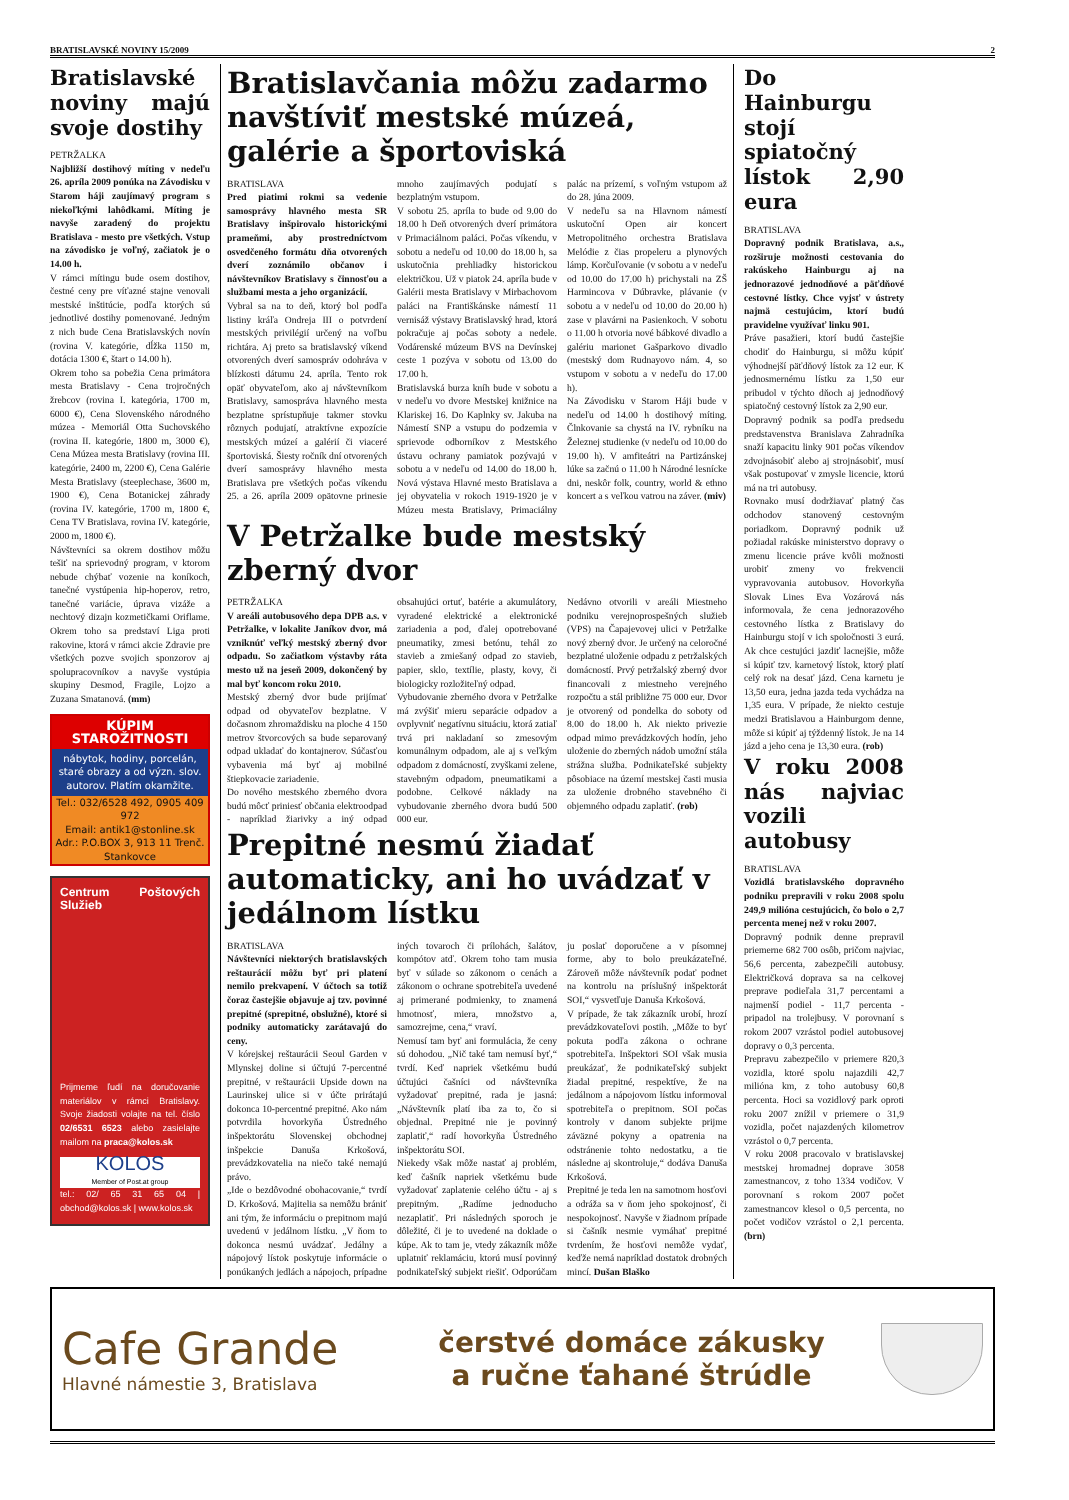BRATISLAVSKÉ NOVINY 15/2009 2
Bratislavské noviny majú svoje dostihy
PETRŽALKA
Najbližší dostihový míting v nedeľu 26. apríla 2009 ponúka na Závodisku v Starom háji zaujímavý program s niekoľkými lahôdkami. Míting je navyše zaradený do projektu Bratislava - mesto pre všetkých. Vstup na závodisko je voľný, začiatok je o 14.00 h.
V rámci mítingu bude osem dostihov, čestné ceny pre víťazné stajne venovali mestské inštitúcie, podľa ktorých sú jednotlivé dostihy pomenované. Jedným z nich bude Cena Bratislavských novín (rovina V. kategórie, dĺžka 1150 m, dotácia 1300 €, štart o 14.00 h).
Okrem toho sa pobežia Cena primátora mesta Bratislavy - Cena trojročných žrebcov (rovina I. kategória, 1700 m, 6000 €), Cena Slovenského národného múzea - Memoriál Otta Suchovského (rovina II. kategórie, 1800 m, 3000 €), Cena Múzea mesta Bratislavy (rovina III. kategórie, 2400 m, 2200 €), Cena Galérie Mesta Bratislavy (steeplechase, 3600 m, 1900 €), Cena Botanickej záhrady (rovina IV. kategórie, 1700 m, 1800 €, Cena TV Bratislava, rovina IV. kategórie, 2000 m, 1800 €).
Návštevníci sa okrem dostihov môžu tešiť na sprievodný program, v ktorom nebude chýbať vozenie na koníkoch, tanečné vystúpenia hip-hoperov, retro, tanečné variácie, úprava vizáže a nechtový dizajn kozmetičkami Oriflame. Okrem toho sa predstaví Liga proti rakovine, ktorá v rámci akcie Zdravie pre všetkých pozve svojich sponzorov aj spolupracovníkov a navyše vystúpia skupiny Desmod, Fragile, Lojzo a Zuzana Smatanová. (mm)
KÚPIM STAROŽITNOSTI
nábytok, hodiny, porcelán, staré obrazy a od význ. slov. autorov. Platím okamžite.
Tel.: 032/6528 492, 0905 409 972
Email: antik1@stonline.sk
Adr.: P.O.BOX 3, 913 11 Trenč. Stankovce
Centrum Poštových Služieb
Prijmeme ľudí na doručovanie materiálov v rámci Bratislavy. Svoje žiadosti volajte na tel. číslo 02/6531 6523 alebo zasielajte mailom na praca@kolos.sk
KOLOS
Member of Post.at group
tel.: 02/ 65 31 65 04 | obchod@kolos.sk | www.kolos.sk
Bratislavčania môžu zadarmo navštíviť mestské múzeá, galérie a športoviská
BRATISLAVA
Pred piatimi rokmi sa vedenie samosprávy hlavného mesta SR Bratislavy inšpirovalo historickými prameňmi, aby prostredníctvom osvedčeného formátu dňa otvorených dverí zoznámilo občanov i návštevníkov Bratislavy s činnosťou a službami mesta a jeho organizácií.
Vybral sa na to deň, ktorý bol podľa listiny kráľa Ondreja III o potvrdení mestských privilégií určený na voľbu richtára. Aj preto sa bratislavský víkend otvorených dverí samospráv odohráva v blízkosti dátumu 24. apríla. Tento rok opäť obyvateľom, ako aj návštevníkom Bratislavy, samospráva hlavného mesta bezplatne sprístupňuje takmer stovku rôznych podujatí, atraktívne expozície mestských múzeí a galérií či viaceré športoviská. Šiesty ročník dní otvorených dverí samosprávy hlavného mesta Bratislava pre všetkých počas víkendu 25. a 26. apríla 2009 opätovne prinesie mnoho zaujímavých podujatí s bezplatným vstupom.
V sobotu 25. apríla to bude od 9.00 do 18.00 h Deň otvorených dverí primátora v Primaciálnom paláci. Počas víkendu, v sobotu a nedeľu od 10.00 do 18.00 h, sa uskutočnia prehliadky historickou električkou. Už v piatok 24. apríla bude v Galérii mesta Bratislavy v Mirbachovom paláci na Františkánske námestí 11 vernisáž výstavy Bratislavský hrad, ktorá pokračuje aj počas soboty a nedele. Vodárenské múzeum BVS na Devínskej ceste 1 pozýva v sobotu od 13.00 do 17.00 h.
Bratislavská burza kníh bude v sobotu a v nedeľu vo dvore Mestskej knižnice na Klariskej 16. Do Kaplnky sv. Jakuba na Námestí SNP a vstupu do podzemia v sprievode odborníkov z Mestského ústavu ochrany pamiatok pozývajú v sobotu a v nedeľu od 14.00 do 18.00 h. Nová výstava Hlavné mesto Bratislava a jej obyvatelia v rokoch 1919-1920 je v Múzeu mesta Bratislavy, Primaciálny palác na prízemí, s voľným vstupom až do 28. júna 2009.
V nedeľu sa na Hlavnom námestí uskutoční Open air koncert Metropolitného orchestra Bratislava Melódie z čias propeleru a plynových lámp. Korčuľovanie (v sobotu a v nedeľu od 10.00 do 17.00 h) prichystali na ZŠ Harmincova v Dúbravke, plávanie (v sobotu a v nedeľu od 10.00 do 20.00 h) zase v plavárni na Pasienkoch. V sobotu o 11.00 h otvoria nové bábkové divadlo a galériu marionet Gašparkovo divadlo (mestský dom Rudnayovo nám. 4, so vstupom v sobotu a v nedeľu do 17.00 h).
Na Závodisku v Starom Háji bude v nedeľu od 14.00 h dostihový míting. Člnkovanie sa chystá na IV. rybníku na Železnej studienke (v nedeľu od 10.00 do 19.00 h). V amfiteátri na Partizánskej lúke sa začnú o 11.00 h Národné lesnícke dni, neskôr folk, country, world & ethno koncert a s veľkou vatrou na záver. (miv)
V Petržalke bude mestský zberný dvor
PETRŽALKA
V areáli autobusového depa DPB a.s. v Petržalke, v lokalite Janíkov dvor, má vzniknúť veľký mestský zberný dvor odpadu. So začiatkom výstavby ráta mesto už na jeseň 2009, dokončený by mal byť koncom roku 2010.
Mestský zberný dvor bude prijímať odpad od obyvateľov bezplatne. V dočasnom zhromaždisku na ploche 4 150 metrov štvorcových sa bude separovaný odpad ukladať do kontajnerov. Súčasťou vybavenia má byť aj mobilné štiepkovacie zariadenie.
Do nového mestského zberného dvora budú môcť priniesť občania elektroodpad - napríklad žiarivky a iný odpad obsahujúci ortuť, batérie a akumulátory, vyradené elektrické a elektronické zariadenia a pod, ďalej opotrebované pneumatiky, zmesi betónu, tehál zo stavieb a zmiešaný odpad zo stavieb, papier, sklo, textílie, plasty, kovy, či biologicky rozložiteľný odpad.
Vybudovanie zberného dvora v Petržalke má zvýšiť mieru separácie odpadov a ovplyvniť negatívnu situáciu, ktorá zatiaľ trvá pri nakladaní so zmesovým komunálnym odpadom, ale aj s veľkým odpadom z domácností, zvyškami zelene, stavebným odpadom, pneumatikami a podobne. Celkové náklady na vybudovanie zberného dvora budú 500 000 eur.
Nedávno otvorili v areáli Miestneho podniku verejnoprospešných služieb (VPS) na Čapajevovej ulici v Petržalke nový zberný dvor. Je určený na celoročné bezplatné uloženie odpadu z petržalských domácností. Prvý petržalský zberný dvor financovali z miestneho verejného rozpočtu a stál približne 75 000 eur. Dvor je otvorený od pondelka do soboty od 8.00 do 18.00 h. Ak niekto privezie odpad mimo prevádzkových hodín, jeho uloženie do zberných nádob umožní stála strážna služba. Podnikateľské subjekty pôsobiace na území mestskej časti musia za uloženie drobného stavebného či objemného odpadu zaplatiť. (rob)
Prepitné nesmú žiadať automaticky, ani ho uvádzať v jedálnom lístku
BRATISLAVA
Návštevníci niektorých bratislavských reštaurácií môžu byť pri platení nemilo prekvapení. V účtoch sa totiž čoraz častejšie objavuje aj tzv. povinné prepitné (sprepitné, obslužné), ktoré si podniky automaticky zarátavajú do ceny.
V kórejskej reštaurácii Seoul Garden v Mlynskej doline si účtujú 7-percentné prepitné, v reštaurácii Upside down na Laurinskej ulice si v účte prirátajú dokonca 10-percentné prepitné. Ako nám potvrdila hovorkyňa Ústredného inšpektorátu Slovenskej obchodnej inšpekcie Danuša Krkošová, prevádzkovatelia na niečo také nemajú právo.
„Ide o bezdôvodné obohacovanie,“ tvrdí D. Krkošová. Majitelia sa nemôžu brániť ani tým, že informáciu o prepitnom majú uvedenú v jedálnom lístku. „V ňom to dokonca nesmú uvádzať. Jedálny a nápojový lístok poskytuje informácie o ponúkaných jedlách a nápojoch, prípadne iných tovaroch či prílohách, šalátov, kompótov atď. Okrem toho tam musia byť v súlade so zákonom o cenách a zákonom o ochrane spotrebiteľa uvedené aj primerané podmienky, to znamená hmotnosť, miera, množstvo a, samozrejme, cena,“ vraví.
Nemusí tam byť ani formulácia, že ceny sú dohodou. „Nič také tam nemusí byť,“ tvrdí. Keď napriek všetkému budú účtujúci čašníci od návštevníka vyžadovať prepitné, rada je jasná: „Návštevník platí iba za to, čo si objednal. Prepitné nie je povinný zaplatiť,“ radí hovorkyňa Ústredného inšpektorátu SOI.
Niekedy však môže nastať aj problém, keď čašník napriek všetkému bude vyžadovať zaplatenie celého účtu - aj s prepitným. „Radíme jednoducho nezaplatiť. Pri následných sporoch je dôležité, či je to uvedené na doklade o kúpe. Ak to tam je, vtedy zákazník môže uplatniť reklamáciu, ktorú musí povinný podnikateľský subjekt riešiť. Odporúčam ju poslať doporučene a v písomnej forme, aby to bolo preukázateľné. Zároveň môže návštevník podať podnet na kontrolu na príslušný inšpektorát SOI,“ vysvetľuje Danuša Krkošová.
V prípade, že tak zákazník urobí, hrozí prevádzkovateľovi postih. „Môže to byť pokuta podľa zákona o ochrane spotrebiteľa. Inšpektori SOI však musia preukázať, že podnikateľský subjekt žiadal prepitné, respektíve, že na jedálnom a nápojovom lístku informoval spotrebiteľa o prepitnom. SOI počas kontroly v danom subjekte prijme záväzné pokyny a opatrenia na odstránenie tohto nedostatku, a tie následne aj skontroluje,“ dodáva Danuša Krkošová.
Prepitné je teda len na samotnom hosťovi a odráža sa v ňom jeho spokojnosť, či nespokojnosť. Navyše v žiadnom prípade si čašník nesmie vymáhať prepitné tvrdením, že hosťovi nemôže vydať, keďže nemá napríklad dostatok drobných mincí. Dušan Blaško
Do Hainburgu stojí spiatočný lístok 2,90 eura
BRATISLAVA
Dopravný podnik Bratislava, a.s., rozširuje možnosti cestovania do rakúskeho Hainburgu aj na jednorazové jednodňové a päťdňové cestovné lístky. Chce vyjsť v ústrety najmä cestujúcim, ktorí budú pravidelne využívať linku 901.
Práve pasažieri, ktorí budú častejšie chodiť do Hainburgu, si môžu kúpiť výhodnejší päťdňový lístok za 12 eur. K jednosmernému lístku za 1,50 eur pribudol v týchto dňoch aj jednodňový spiatočný cestovný lístok za 2,90 eur.
Dopravný podnik sa podľa predsedu predstavenstva Branislava Zahradníka snaží kapacitu linky 901 počas víkendov zdvojnásobiť alebo aj strojnásobiť, musí však postupovať v zmysle licencie, ktorú má na tri autobusy.
Rovnako musí dodržiavať platný čas odchodov stanovený cestovným poriadkom. Dopravný podnik už požiadal rakúske ministerstvo dopravy o zmenu licencie práve kvôli možnosti urobiť zmeny vo frekvencii vypravovania autobusov. Hovorkyňa Slovak Lines Eva Vozárová nás informovala, že cena jednorazového cestovného lístka z Bratislavy do Hainburgu stojí v ich spoločnosti 3 eurá. Ak chce cestujúci jazdiť lacnejšie, môže si kúpiť tzv. karnetový lístok, ktorý platí celý rok na desať jázd. Cena karnetu je 13,50 eura, jedna jazda teda vychádza na 1,35 eura. V prípade, že niekto cestuje medzi Bratislavou a Hainburgom denne, môže si kúpiť aj týždenný lístok. Je na 14 jázd a jeho cena je 13,30 eura. (rob)
V roku 2008 nás najviac vozili autobusy
BRATISLAVA
Vozidlá bratislavského dopravného podniku prepravili v roku 2008 spolu 249,9 milióna cestujúcich, čo bolo o 2,7 percenta menej než v roku 2007.
Dopravný podnik denne prepravil priemerne 682 700 osôb, pričom najviac, 56,6 percenta, zabezpečili autobusy. Električková doprava sa na celkovej preprave podieľala 31,7 percentami a najmenší podiel - 11,7 percenta - pripadol na trolejbusy. V porovnaní s rokom 2007 vzrástol podiel autobusovej dopravy o 0,3 percenta.
Prepravu zabezpečilo v priemere 820,3 vozidla, ktoré spolu najazdili 42,7 milióna km, z toho autobusy 60,8 percenta. Hoci sa vozidlový park oproti roku 2007 znížil v priemere o 31,9 vozidla, počet najazdených kilometrov vzrástol o 0,7 percenta.
V roku 2008 pracovalo v bratislavskej mestskej hromadnej doprave 3058 zamestnancov, z toho 1334 vodičov. V porovnaní s rokom 2007 počet zamestnancov klesol o 0,5 percenta, no počet vodičov vzrástol o 2,1 percenta. (brn)
Cafe Grande
Hlavné námestie 3, Bratislava
čerstvé domáce zákusky
a ručne ťahané štrúdle